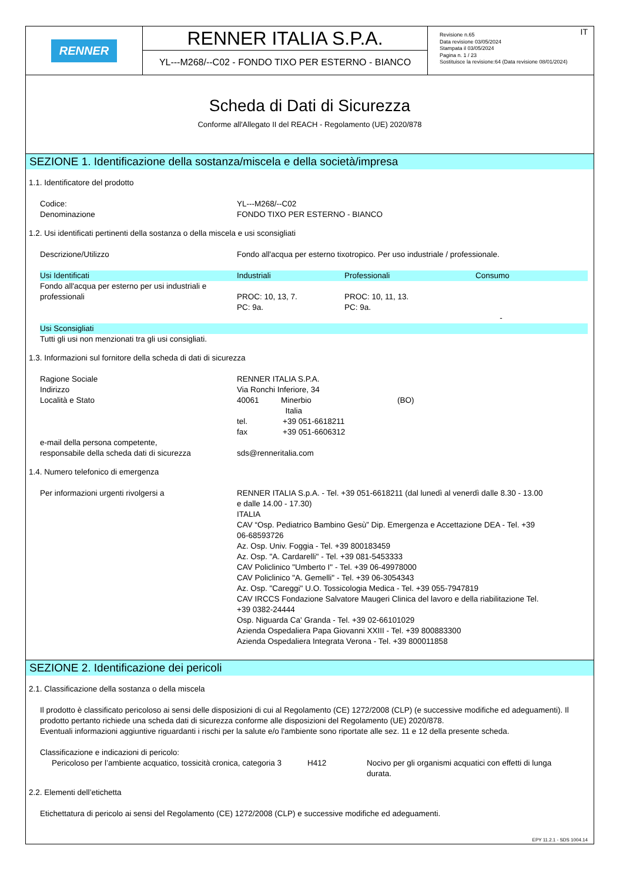RENNER
RENNER ITALIA S.P.A.
YL---M268/--C02 - FONDO TIXO PER ESTERNO - BIANCO
IT Revisione n.65
Data revisione 03/05/2024
Stampata il 03/05/2024
Pagina n. 1 / 23
Sostituisce la revisione:64 (Data revisione 08/01/2024)
Scheda di Dati di Sicurezza
Conforme all'Allegato II del REACH - Regolamento (UE) 2020/878
SEZIONE 1. Identificazione della sostanza/miscela e della società/impresa
1.1. Identificatore del prodotto
Codice:
Denominazione
YL---M268/--C02
FONDO TIXO PER ESTERNO - BIANCO
1.2. Usi identificati pertinenti della sostanza o della miscela e usi sconsigliati
Descrizione/Utilizzo Fondo all'acqua per esterno tixotropico. Per uso industriale / professionale.
| Usi Identificati | Industriali | Professionali | Consumo |
| --- | --- | --- | --- |
| Fondo all'acqua per esterno per usi industriali e professionali | PROC: 10, 13, 7. PC: 9a. | PROC: 10, 11, 13. PC: 9a. | - |
| Usi Sconsigliati | | | |
| Tutti gli usi non menzionati tra gli usi consigliati. | | | |
1.3. Informazioni sul fornitore della scheda di dati di sicurezza
Ragione Sociale
Indirizzo
Località e Stato
e-mail della persona competente,
responsabile della scheda dati di sicurezza
RENNER ITALIA S.P.A.
Via Ronchi Inferiore, 34
40061 Minerbio (BO)
Italia
tel. +39 051-6618211
fax +39 051-6606312
sds@renneritalia.com
1.4. Numero telefonico di emergenza
Per informazioni urgenti rivolgersi a RENNER ITALIA S.p.A. - Tel. +39 051-6618211 (dal lunedì al venerdì dalle 8.30 - 13.00 e dalle 14.00 - 17.30)
ITALIA
CAV “Osp. Pediatrico Bambino Gesù” Dip. Emergenza e Accettazione DEA - Tel. +39 06-68593726
Az. Osp. Univ. Foggia - Tel. +39 800183459
Az. Osp. "A. Cardarelli" - Tel. +39 081-5453333
CAV Policlinico "Umberto I" - Tel. +39 06-49978000
CAV Policlinico "A. Gemelli" - Tel. +39 06-3054343
Az. Osp. "Careggi" U.O. Tossicologia Medica - Tel. +39 055-7947819
CAV IRCCS Fondazione Salvatore Maugeri Clinica del lavoro e della riabilitazione Tel. +39 0382-24444
Osp. Niguarda Ca' Granda - Tel. +39 02-66101029
Azienda Ospedaliera Papa Giovanni XXIII - Tel. +39 800883300
Azienda Ospedaliera Integrata Verona - Tel. +39 800011858
SEZIONE 2. Identificazione dei pericoli
2.1. Classificazione della sostanza o della miscela
Il prodotto è classificato pericoloso ai sensi delle disposizioni di cui al Regolamento (CE) 1272/2008 (CLP) (e successive modifiche ed adeguamenti). Il prodotto pertanto richiede una scheda dati di sicurezza conforme alle disposizioni del Regolamento (UE) 2020/878.
Eventuali informazioni aggiuntive riguardanti i rischi per la salute e/o l'ambiente sono riportate alle sez. 11 e 12 della presente scheda.
Classificazione e indicazioni di pericolo:
Pericoloso per l’ambiente acquatico, tossicità cronica, categoria 3
H412 Nocivo per gli organismi acquatici con effetti di lunga durata.
2.2. Elementi dell’etichetta
Etichettatura di pericolo ai sensi del Regolamento (CE) 1272/2008 (CLP) e successive modifiche ed adeguamenti.
EPY 11.2.1 - SDS 1004.14